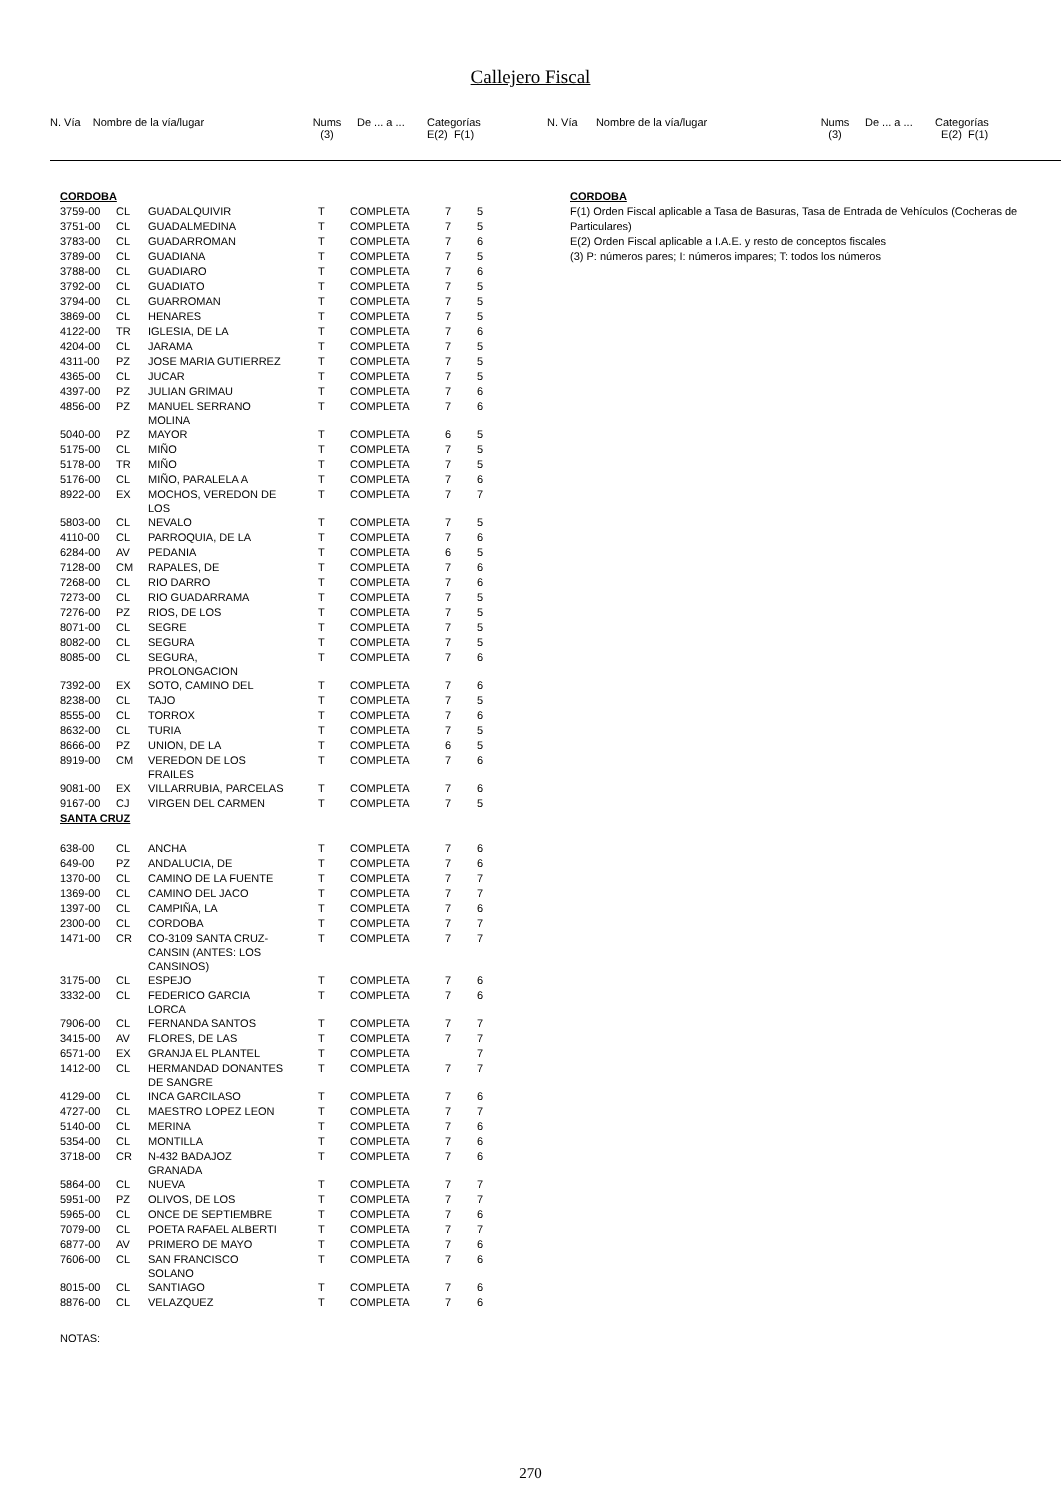Callejero Fiscal
N. Vía Nombre de la vía/lugar
Nums (3)
De ... a ...
Categorías E(2) F(1)
N. Vía Nombre de la vía/lugar
Nums (3)
De ... a ...
Categorías E(2) F(1)
| CORDOBA | | | | | | |
| 3759-00 | CL | GUADALQUIVIR | T | COMPLETA | 7 | 5 |
| 3751-00 | CL | GUADALMEDINA | T | COMPLETA | 7 | 5 |
| 3783-00 | CL | GUADARROMAN | T | COMPLETA | 7 | 6 |
| 3789-00 | CL | GUADIANA | T | COMPLETA | 7 | 5 |
| 3788-00 | CL | GUADIARO | T | COMPLETA | 7 | 6 |
| 3792-00 | CL | GUADIATO | T | COMPLETA | 7 | 5 |
| 3794-00 | CL | GUARROMAN | T | COMPLETA | 7 | 5 |
| 3869-00 | CL | HENARES | T | COMPLETA | 7 | 5 |
| 4122-00 | TR | IGLESIA, DE LA | T | COMPLETA | 7 | 6 |
| 4204-00 | CL | JARAMA | T | COMPLETA | 7 | 5 |
| 4311-00 | PZ | JOSE MARIA GUTIERREZ | T | COMPLETA | 7 | 5 |
| 4365-00 | CL | JUCAR | T | COMPLETA | 7 | 5 |
| 4397-00 | PZ | JULIAN GRIMAU | T | COMPLETA | 7 | 6 |
| 4856-00 | PZ | MANUEL SERRANO MOLINA | T | COMPLETA | 7 | 6 |
| 5040-00 | PZ | MAYOR | T | COMPLETA | 6 | 5 |
| 5175-00 | CL | MIÑO | T | COMPLETA | 7 | 5 |
| 5178-00 | TR | MIÑO | T | COMPLETA | 7 | 5 |
| 5176-00 | CL | MIÑO, PARALELA A | T | COMPLETA | 7 | 6 |
| 8922-00 | EX | MOCHOS, VEREDON DE LOS | T | COMPLETA | 7 | 7 |
| 5803-00 | CL | NEVALO | T | COMPLETA | 7 | 5 |
| 4110-00 | CL | PARROQUIA, DE LA | T | COMPLETA | 7 | 6 |
| 6284-00 | AV | PEDANIA | T | COMPLETA | 6 | 5 |
| 7128-00 | CM | RAPALES, DE | T | COMPLETA | 7 | 6 |
| 7268-00 | CL | RIO DARRO | T | COMPLETA | 7 | 6 |
| 7273-00 | CL | RIO GUADARRAMA | T | COMPLETA | 7 | 5 |
| 7276-00 | PZ | RIOS, DE LOS | T | COMPLETA | 7 | 5 |
| 8071-00 | CL | SEGRE | T | COMPLETA | 7 | 5 |
| 8082-00 | CL | SEGURA | T | COMPLETA | 7 | 5 |
| 8085-00 | CL | SEGURA, PROLONGACION | T | COMPLETA | 7 | 6 |
| 7392-00 | EX | SOTO, CAMINO DEL | T | COMPLETA | 7 | 6 |
| 8238-00 | CL | TAJO | T | COMPLETA | 7 | 5 |
| 8555-00 | CL | TORROX | T | COMPLETA | 7 | 6 |
| 8632-00 | CL | TURIA | T | COMPLETA | 7 | 5 |
| 8666-00 | PZ | UNION, DE LA | T | COMPLETA | 6 | 5 |
| 8919-00 | CM | VEREDON DE LOS FRAILES | T | COMPLETA | 7 | 6 |
| 9081-00 | EX | VILLARRUBIA, PARCELAS | T | COMPLETA | 7 | 6 |
| 9167-00 | CJ | VIRGEN DEL CARMEN | T | COMPLETA | 7 | 5 |
| SANTA CRUZ | | | | | | |
| 638-00 | CL | ANCHA | T | COMPLETA | 7 | 6 |
| 649-00 | PZ | ANDALUCIA, DE | T | COMPLETA | 7 | 6 |
| 1370-00 | CL | CAMINO DE LA FUENTE | T | COMPLETA | 7 | 7 |
| 1369-00 | CL | CAMINO DEL JACO | T | COMPLETA | 7 | 7 |
| 1397-00 | CL | CAMPIÑA, LA | T | COMPLETA | 7 | 6 |
| 2300-00 | CL | CORDOBA | T | COMPLETA | 7 | 7 |
| 1471-00 | CR | CO-3109 SANTA CRUZ- CANSIN (ANTES: LOS CANSINOS) | T | COMPLETA | 7 | 7 |
| 3175-00 | CL | ESPEJO | T | COMPLETA | 7 | 6 |
| 3332-00 | CL | FEDERICO GARCIA LORCA | T | COMPLETA | 7 | 6 |
| 7906-00 | CL | FERNANDA SANTOS | T | COMPLETA | 7 | 7 |
| 3415-00 | AV | FLORES, DE LAS | T | COMPLETA | 7 | 7 |
| 6571-00 | EX | GRANJA EL PLANTEL | T | COMPLETA | | 7 |
| 1412-00 | CL | HERMANDAD DONANTES DE SANGRE | T | COMPLETA | 7 | 7 |
| 4129-00 | CL | INCA GARCILASO | T | COMPLETA | 7 | 6 |
| 4727-00 | CL | MAESTRO LOPEZ LEON | T | COMPLETA | 7 | 7 |
| 5140-00 | CL | MERINA | T | COMPLETA | 7 | 6 |
| 5354-00 | CL | MONTILLA | T | COMPLETA | 7 | 6 |
| 3718-00 | CR | N-432 BADAJOZ GRANADA | T | COMPLETA | 7 | 6 |
| 5864-00 | CL | NUEVA | T | COMPLETA | 7 | 7 |
| 5951-00 | PZ | OLIVOS, DE LOS | T | COMPLETA | 7 | 7 |
| 5965-00 | CL | ONCE DE SEPTIEMBRE | T | COMPLETA | 7 | 6 |
| 7079-00 | CL | POETA RAFAEL ALBERTI | T | COMPLETA | 7 | 7 |
| 6877-00 | AV | PRIMERO DE MAYO | T | COMPLETA | 7 | 6 |
| 7606-00 | CL | SAN FRANCISCO SOLANO | T | COMPLETA | 7 | 6 |
| 8015-00 | CL | SANTIAGO | T | COMPLETA | 7 | 6 |
| 8876-00 | CL | VELAZQUEZ | T | COMPLETA | 7 | 6 |
NOTAS:
CORDOBA
F(1) Orden Fiscal aplicable a Tasa de Basuras, Tasa de Entrada de Vehículos (Cocheras de Particulares)
E(2) Orden Fiscal aplicable a I.A.E. y resto de conceptos fiscales
(3) P: números pares; I: números impares; T: todos los números
270